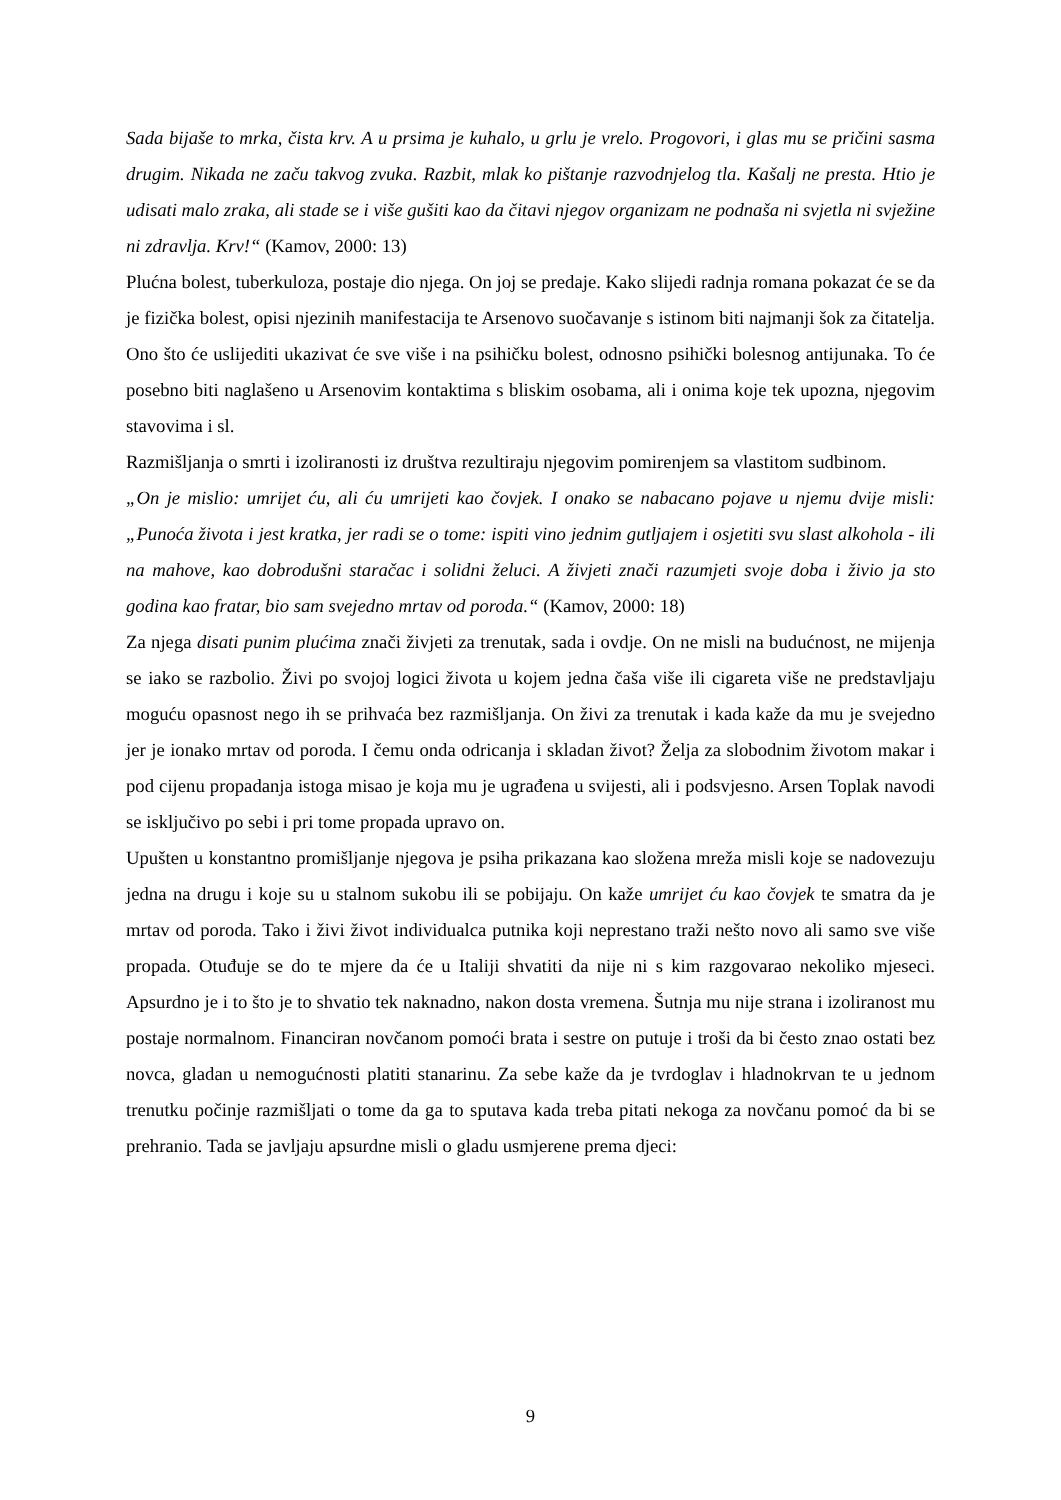Sada bijaše to mrka, čista krv. A u prsima je kuhalo, u grlu je vrelo. Progovori, i glas mu se pričini sasma drugim. Nikada ne začu takvog zvuka. Razbit, mlak ko pištanje razvodnjelog tla. Kašalj ne presta. Htio je udisati malo zraka, ali stade se i više gušiti kao da čitavi njegov organizam ne podnaša ni svjetla ni svježine ni zdravlja. Krv!“ (Kamov, 2000: 13)
Plućna bolest, tuberkuloza, postaje dio njega. On joj se predaje. Kako slijedi radnja romana pokazat će se da je fizička bolest, opisi njezinih manifestacija te Arsenovo suočavanje s istinom biti najmanji šok za čitatelja. Ono što će uslijediti ukazivat će sve više i na psihičku bolest, odnosno psihički bolesnog antijunaka. To će posebno biti naglašeno u Arsenovim kontaktima s bliskim osobama, ali i onima koje tek upozna, njegovim stavovima i sl.
Razmišljanja o smrti i izoliranosti iz društva rezultiraju njegovim pomirenjem sa vlastitom sudbinom.
„On je mislio: umrijet ću, ali ću umrijeti kao čovjek. I onako se nabacano pojave u njemu dvije misli: „Punoća života i jest kratka, jer radi se o tome: ispiti vino jednim gutljajem i osjetiti svu slast alkohola - ili na mahove, kao dobrodušni staračac i solidni želuci. A živjeti znači razumjeti svoje doba i živio ja sto godina kao fratar, bio sam svejedno mrtav od poroda.“ (Kamov, 2000: 18)
Za njega disati punim plućima znači živjeti za trenutak, sada i ovdje. On ne misli na budućnost, ne mijenja se iako se razbolio. Živi po svojoj logici života u kojem jedna čaša više ili cigareta više ne predstavljaju moguću opasnost nego ih se prihvaća bez razmišljanja. On živi za trenutak i kada kaže da mu je svejedno jer je ionako mrtav od poroda. I čemu onda odricanja i skladan život? Želja za slobodnim životom makar i pod cijenu propadanja istoga misao je koja mu je ugrađena u svijesti, ali i podsvjesno. Arsen Toplak navodi se isključivo po sebi i pri tome propada upravo on.
Upušten u konstantno promišljanje njegova je psiha prikazana kao složena mreža misli koje se nadovezuju jedna na drugu i koje su u stalnom sukobu ili se pobijaju. On kaže umrijet ću kao čovjek te smatra da je mrtav od poroda. Tako i živi život individualca putnika koji neprestano traži nešto novo ali samo sve više propada. Otuđuje se do te mjere da će u Italiji shvatiti da nije ni s kim razgovarao nekoliko mjeseci. Apsurdno je i to što je to shvatio tek naknadno, nakon dosta vremena. Šutnja mu nije strana i izoliranost mu postaje normalnom. Financiran novčanom pomoći brata i sestre on putuje i troši da bi često znao ostati bez novca, gladan u nemogućnosti platiti stanarinu. Za sebe kaže da je tvrdoglav i hladnokrvan te u jednom trenutku počinje razmišljati o tome da ga to sputava kada treba pitati nekoga za novčanu pomoć da bi se prehranio. Tada se javljaju apsurdne misli o gladu usmjerene prema djeci:
9